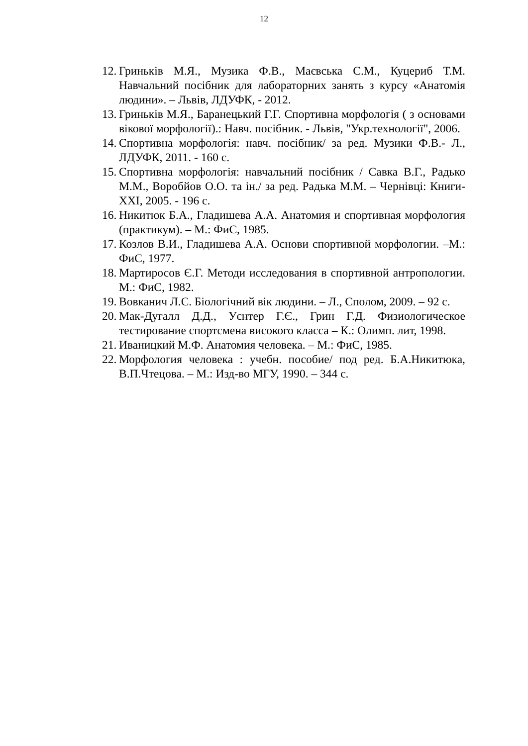12
12. Гриньків М.Я., Музика Ф.В., Маєвська С.М., Куцериб Т.М. Навчальний посібник для лабораторних занять з курсу «Анатомія людини». – Львів, ЛДУФК, - 2012.
13. Гриньків М.Я., Баранецький Г.Г. Спортивна морфологія ( з основами вікової морфології).: Навч. посібник. - Львів, "Укр.технології", 2006.
14. Спортивна морфологія: навч. посібник/ за ред. Музики Ф.В.- Л., ЛДУФК, 2011. - 160 с.
15. Спортивна морфологія: навчальний посібник / Савка В.Г., Радько М.М., Воробйов О.О. та ін./ за ред. Радька М.М. – Чернівці: Книги-XXI, 2005. - 196 с.
16. Никитюк Б.А., Гладишева А.А. Анатомия и спортивная морфология (практикум). – М.: ФиС, 1985.
17. Козлов В.И., Гладишева А.А. Основи спортивной морфологии. –М.: ФиС, 1977.
18. Мартиросов Є.Г. Методи исследования в спортивной антропологии. М.: ФиС, 1982.
19. Вовканич Л.С. Біологічний вік людини. – Л., Сполом, 2009. – 92 с.
20. Мак-Дугалл Д.Д., Уєнтер Г.Є., Грин Г.Д. Физиологическое тестирование спортсмена високого класса – К.: Олимп. лит, 1998.
21. Иваницкий М.Ф. Анатомия человека. – М.: ФиС, 1985.
22. Морфология человека : учебн. пособие/ под ред. Б.А.Никитюка, В.П.Чтецова. – М.: Изд-во МГУ, 1990. – 344 с.